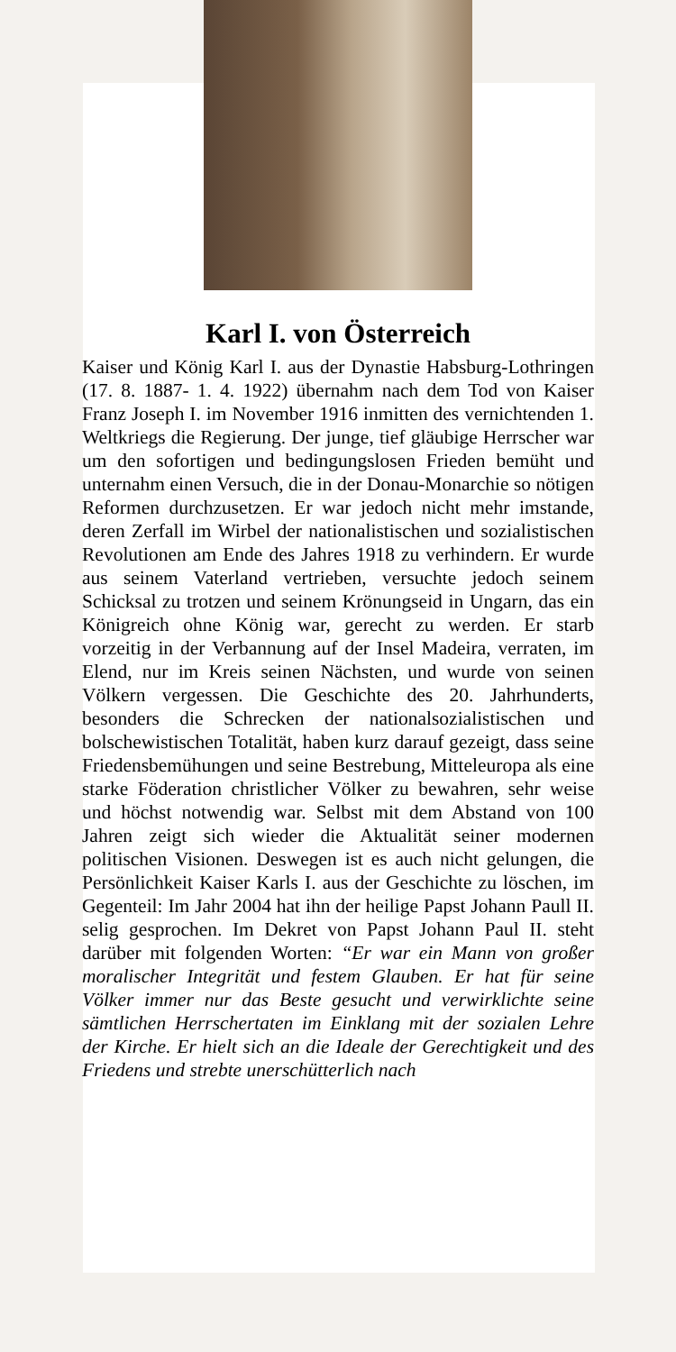Karl I. von Österreich
Kaiser und König Karl I. aus der Dynastie Habsburg-Lothringen (17. 8. 1887- 1. 4. 1922) übernahm nach dem Tod von Kaiser Franz Joseph I. im November 1916 inmitten des vernichtenden 1. Weltkriegs die Regierung. Der junge, tief gläubige Herrscher war um den sofortigen und bedingungslosen Frieden bemüht und unternahm einen Versuch, die in der Donau-Monarchie so nötigen Reformen durchzusetzen. Er war jedoch nicht mehr imstande, deren Zerfall im Wirbel der nationalistischen und sozialistischen Revolutionen am Ende des Jahres 1918 zu verhindern. Er wurde aus seinem Vaterland vertrieben, versuchte jedoch seinem Schicksal zu trotzen und seinem Krönungseid in Ungarn, das ein Königreich ohne König war, gerecht zu werden. Er starb vorzeitig in der Verbannung auf der Insel Madeira, verraten, im Elend, nur im Kreis seinen Nächsten, und wurde von seinen Völkern vergessen. Die Geschichte des 20. Jahrhunderts, besonders die Schrecken der nationalsozialistischen und bolschewistischen Totalität, haben kurz darauf gezeigt, dass seine Friedensbemühungen und seine Bestrebung, Mitteleuropa als eine starke Föderation christlicher Völker zu bewahren, sehr weise und höchst notwendig war. Selbst mit dem Abstand von 100 Jahren zeigt sich wieder die Aktualität seiner modernen politischen Visionen. Deswegen ist es auch nicht gelungen, die Persönlichkeit Kaiser Karls I. aus der Geschichte zu löschen, im Gegenteil: Im Jahr 2004 hat ihn der heilige Papst Johann Paull II. selig gesprochen. Im Dekret von Papst Johann Paul II. steht darüber mit folgenden Worten: “Er war ein Mann von großer moralischer Integrität und festem Glauben. Er hat für seine Völker immer nur das Beste gesucht und verwirklichte seine sämtlichen Herrschertaten im Einklang mit der sozialen Lehre der Kirche. Er hielt sich an die Ideale der Gerechtigkeit und des Friedens und strebte unerschütterlich nach